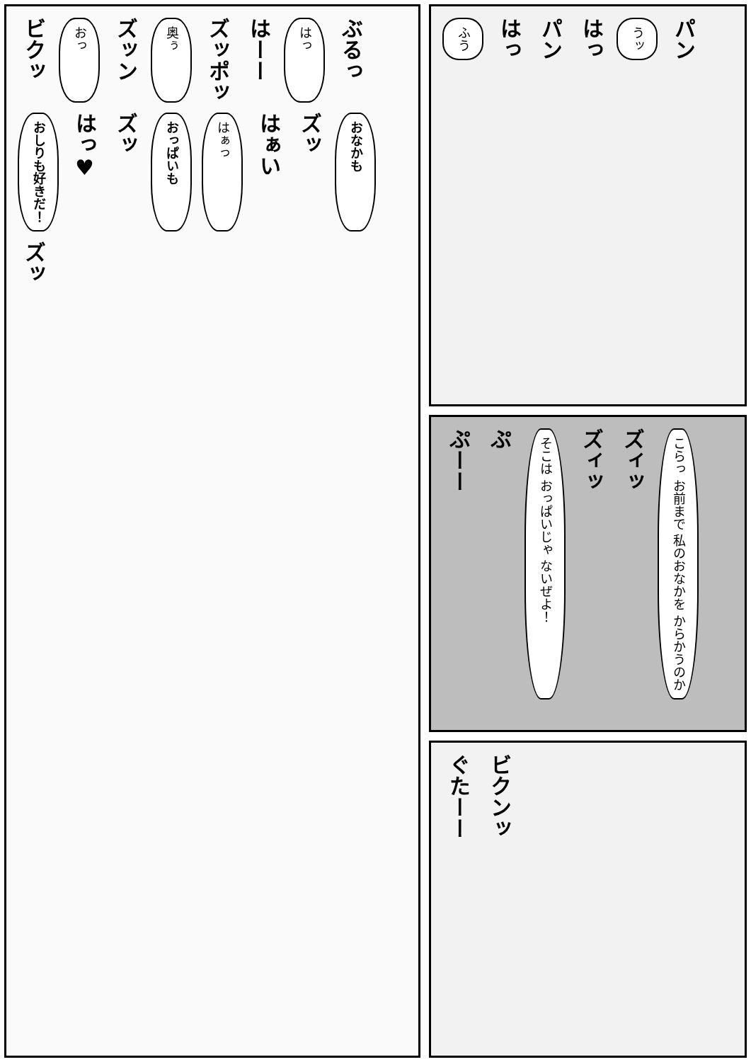ビクッ
おっ
ズッン
奥ぅ
ズッポッ はーー
はっ
ぶるっ
おしりも好きだ！
はっ♥ ズッ
おっぱいも
はぁっ
はぁい ズッ
おなかも
ズッ
ふう
はっ パン はっ
うッ
パン
ぷーー ぷ
そこは おっぱいじゃ ないぜよ！
ズィッ ズィッ
こらっ お前まで 私のおなかを からかうのか
ぐたーー ビクンッ